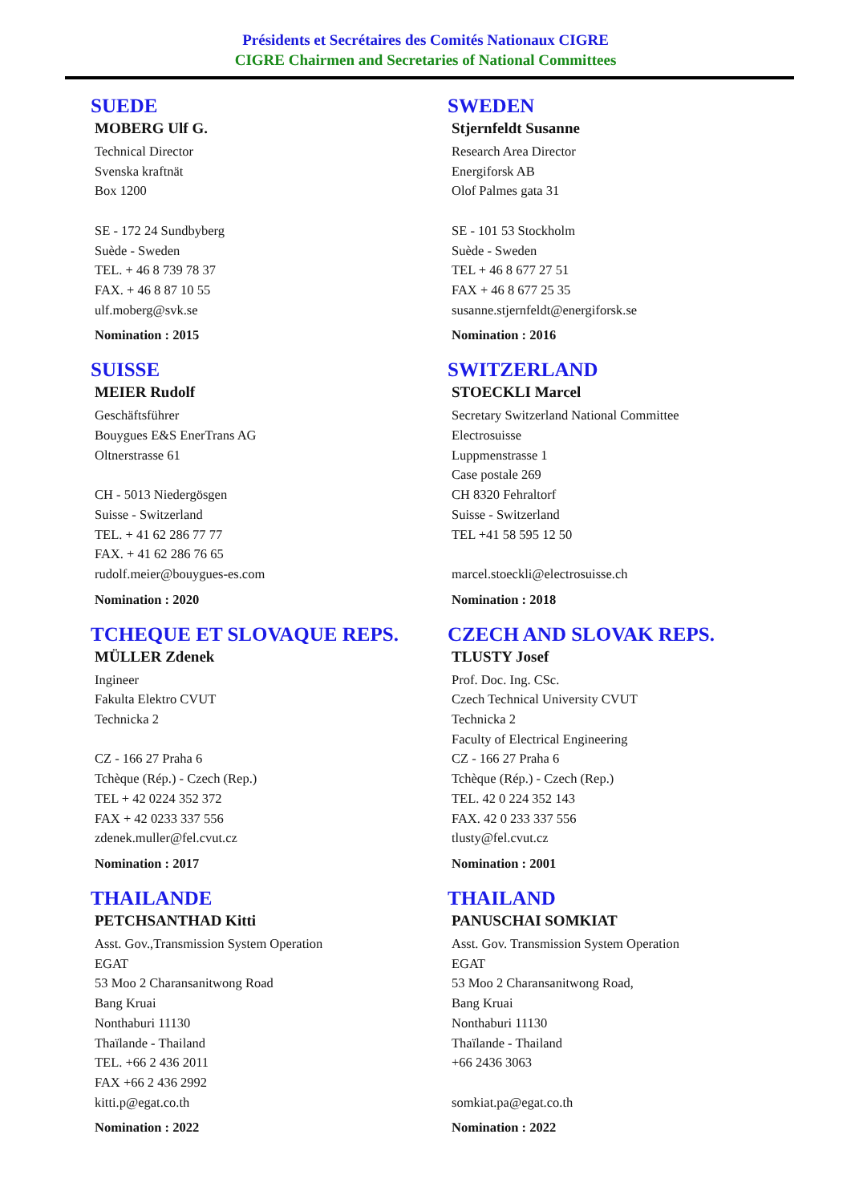Présidents et Secrétaires des Comités Nationaux CIGRE
CIGRE Chairmen and Secretaries of National Committees
SUEDE
MOBERG Ulf G.
Technical Director
Svenska kraftnät
Box 1200
SE - 172 24 Sundbyberg
Suède - Sweden
TEL. + 46 8 739 78 37
FAX. + 46 8 87 10 55
ulf.moberg@svk.se
Nomination : 2015
SWEDEN
Stjernfeldt Susanne
Research Area Director
Energiforsk AB
Olof Palmes gata 31
SE - 101 53 Stockholm
Suède - Sweden
TEL + 46 8 677 27 51
FAX + 46 8 677 25 35
susanne.stjernfeldt@energiforsk.se
Nomination : 2016
SUISSE
MEIER Rudolf
Geschäftsführer
Bouygues E&S EnerTrans AG
Oltnerstrasse 61
CH - 5013 Niedergösgen
Suisse - Switzerland
TEL. + 41 62 286 77 77
FAX. + 41 62 286 76 65
rudolf.meier@bouygues-es.com
Nomination : 2020
SWITZERLAND
STOECKLI Marcel
Secretary Switzerland National Committee
Electrosuisse
Luppmenstrasse 1
Case postale 269
CH 8320 Fehraltorf
Suisse - Switzerland
TEL +41 58 595 12 50
marcel.stoeckli@electrosuisse.ch
Nomination : 2018
TCHEQUE ET SLOVAQUE REPS.
MÜLLER Zdenek
Ingineer
Fakulta Elektro CVUT
Technicka 2
CZ - 166 27 Praha 6
Tchèque (Rép.) - Czech (Rep.)
TEL + 42 0224 352 372
FAX + 42 0233 337 556
zdenek.muller@fel.cvut.cz
Nomination : 2017
CZECH AND SLOVAK REPS.
TLUSTY Josef
Prof. Doc. Ing. CSc.
Czech Technical University CVUT
Technicka 2
Faculty of Electrical Engineering
CZ - 166 27 Praha 6
Tchèque (Rép.) - Czech (Rep.)
TEL. 42 0 224 352 143
FAX. 42 0 233 337 556
tlusty@fel.cvut.cz
Nomination : 2001
THAILANDE
PETCHSANTHAD Kitti
Asst. Gov.,Transmission System Operation
EGAT
53 Moo 2 Charansanitwong Road
Bang Kruai
Nonthaburi 11130
Thaïlande - Thailand
TEL. +66 2 436 2011
FAX +66 2 436 2992
kitti.p@egat.co.th
Nomination : 2022
THAILAND
PANUSCHAI SOMKIAT
Asst. Gov. Transmission System Operation
EGAT
53 Moo 2 Charansanitwong Road,
Bang Kruai
Nonthaburi 11130
Thaïlande - Thailand
+66 2436 3063
somkiat.pa@egat.co.th
Nomination : 2022